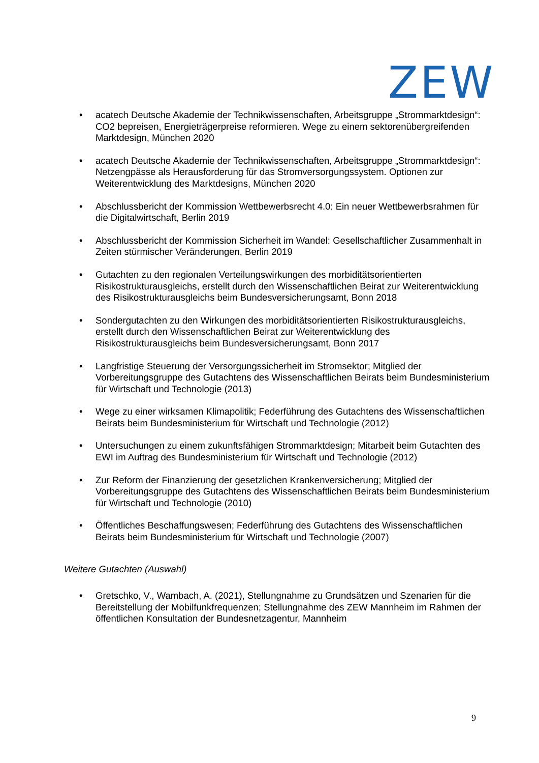ZEW
• acatech Deutsche Akademie der Technikwissenschaften, Arbeitsgruppe „Strommarktdesign“: CO2 bepreisen, Energieträgerpreise reformieren. Wege zu einem sektorenübergreifenden Marktdesign, München 2020
• acatech Deutsche Akademie der Technikwissenschaften, Arbeitsgruppe „Strommarktdesign“: Netzengpässe als Herausforderung für das Stromversorgungssystem. Optionen zur Weiterentwicklung des Marktdesigns, München 2020
• Abschlussbericht der Kommission Wettbewerbsrecht 4.0: Ein neuer Wettbewerbsrahmen für die Digitalwirtschaft, Berlin 2019
• Abschlussbericht der Kommission Sicherheit im Wandel: Gesellschaftlicher Zusammenhalt in Zeiten stürmischer Veränderungen, Berlin 2019
• Gutachten zu den regionalen Verteilungswirkungen des morbiditätsorientierten Risikostrukturausgleichs, erstellt durch den Wissenschaftlichen Beirat zur Weiterentwicklung des Risikostrukturausgleichs beim Bundesversicherungsamt, Bonn 2018
• Sondergutachten zu den Wirkungen des morbiditätsorientierten Risikostrukturausgleichs, erstellt durch den Wissenschaftlichen Beirat zur Weiterentwicklung des Risikostrukturausgleichs beim Bundesversicherungsamt, Bonn 2017
• Langfristige Steuerung der Versorgungssicherheit im Stromsektor; Mitglied der Vorbereitungsgruppe des Gutachtens des Wissenschaftlichen Beirats beim Bundesministerium für Wirtschaft und Technologie (2013)
• Wege zu einer wirksamen Klimapolitik; Federführung des Gutachtens des Wissenschaftlichen Beirats beim Bundesministerium für Wirtschaft und Technologie (2012)
• Untersuchungen zu einem zukunftsfähigen Strommarktdesign; Mitarbeit beim Gutachten des EWI im Auftrag des Bundesministerium für Wirtschaft und Technologie (2012)
• Zur Reform der Finanzierung der gesetzlichen Krankenversicherung; Mitglied der Vorbereitungsgruppe des Gutachtens des Wissenschaftlichen Beirats beim Bundesministerium für Wirtschaft und Technologie (2010)
• Öffentliches Beschaffungswesen; Federführung des Gutachtens des Wissenschaftlichen Beirats beim Bundesministerium für Wirtschaft und Technologie (2007)
Weitere Gutachten (Auswahl)
• Gretschko, V., Wambach, A. (2021), Stellungnahme zu Grundsätzen und Szenarien für die Bereitstellung der Mobilfunkfrequenzen; Stellungnahme des ZEW Mannheim im Rahmen der öffentlichen Konsultation der Bundesnetzagentur, Mannheim
9